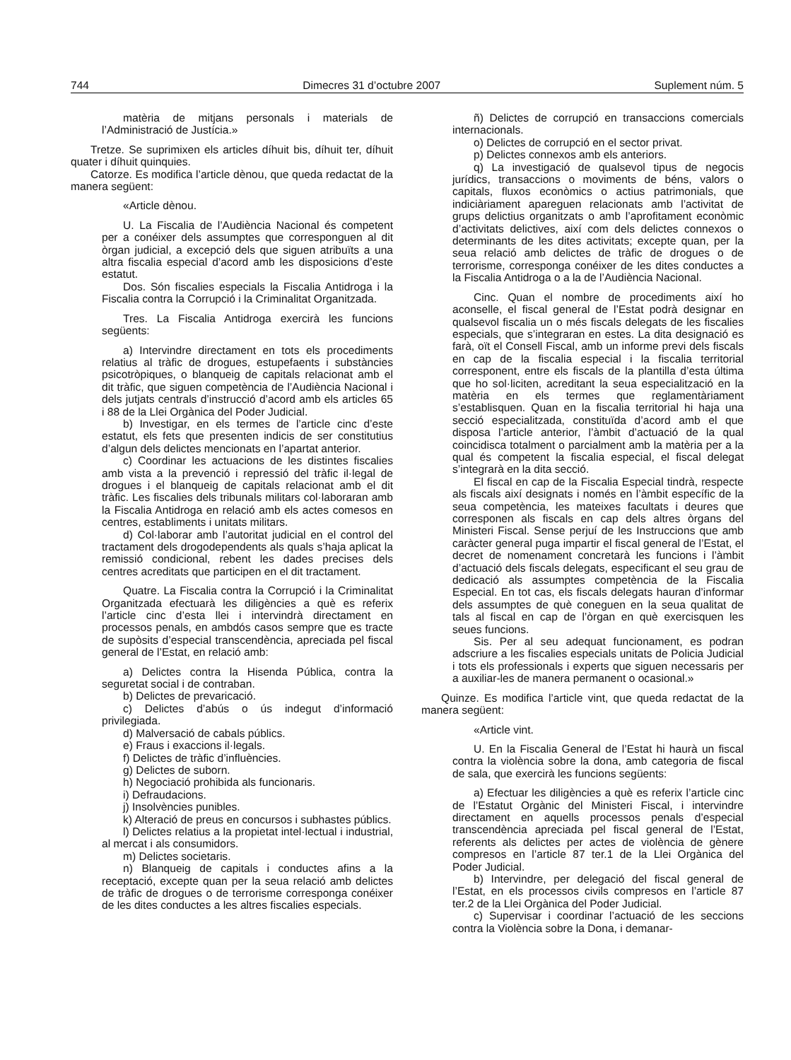744 Dimecres 31 d’octubre 2007 Suplement núm. 5
matèria de mitjans personals i materials de l’Administració de Justícia.»
Tretze. Se suprimixen els articles díhuit bis, díhuit ter, díhuit quater i díhuit quinquies.
Catorze. Es modifica l’article dènou, que queda redactat de la manera següent:
«Article dènou.
U. La Fiscalia de l’Audiència Nacional és competent per a conéixer dels assumptes que corresponguen al dit òrgan judicial, a excepció dels que siguen atribuïts a una altra fiscalia especial d’acord amb les disposicions d’este estatut.
Dos. Són fiscalies especials la Fiscalia Antidroga i la Fiscalia contra la Corrupció i la Criminalitat Organitzada.
Tres. La Fiscalia Antidroga exercirà les funcions següents:
a) Intervindre directament en tots els procediments relatius al tràfic de drogues, estupefaents i substàncies psicotròpiques, o blanqueig de capitals relacionat amb el dit tràfic, que siguen competència de l’Audiència Nacional i dels jutjats centrals d’instrucció d’acord amb els articles 65 i 88 de la Llei Orgànica del Poder Judicial.
b) Investigar, en els termes de l’article cinc d’este estatut, els fets que presenten indicis de ser constitutius d’algun dels delictes mencionats en l’apartat anterior.
c) Coordinar les actuacions de les distintes fiscalies amb vista a la prevenció i repressió del tràfic il·legal de drogues i el blanqueig de capitals relacionat amb el dit tràfic. Les fiscalies dels tribunals militars col·laboraran amb la Fiscalia Antidroga en relació amb els actes comesos en centres, establiments i unitats militars.
d) Col·laborar amb l’autoritat judicial en el control del tractament dels drogodependents als quals s’haja aplicat la remissió condicional, rebent les dades precises dels centres acreditats que participen en el dit tractament.
Quatre. La Fiscalia contra la Corrupció i la Criminalitat Organitzada efectuarà les diligències a què es referix l’article cinc d’esta llei i intervindrà directament en processos penals, en ambdós casos sempre que es tracte de supòsits d’especial transcendència, apreciada pel fiscal general de l’Estat, en relació amb:
a) Delictes contra la Hisenda Pública, contra la seguretat social i de contraban.
b) Delictes de prevaricació.
c) Delictes d’abús o ús indegut d’informació privilegiada.
d) Malversació de cabals públics.
e) Fraus i exaccions il·legals.
f) Delictes de tràfic d’influències.
g) Delictes de suborn.
h) Negociació prohibida als funcionaris.
i) Defraudacions.
j) Insolvències punibles.
k) Alteració de preus en concursos i subhastes públics.
l) Delictes relatius a la propietat intel·lectual i industrial, al mercat i als consumidors.
m) Delictes societaris.
n) Blanqueig de capitals i conductes afins a la receptació, excepte quan per la seua relació amb delictes de tràfic de drogues o de terrorisme corresponga conéixer de les dites conductes a les altres fiscalies especials.
ñ) Delictes de corrupció en transaccions comercials internacionals.
o) Delictes de corrupció en el sector privat.
p) Delictes connexos amb els anteriors.
q) La investigació de qualsevol tipus de negocis jurídics, transaccions o moviments de béns, valors o capitals, fluxos econòmics o actius patrimonials, que indiciàriament apareguen relacionats amb l’activitat de grups delictius organitzats o amb l’aprofitament econòmic d’activitats delictives, així com dels delictes connexos o determinants de les dites activitats; excepte quan, per la seua relació amb delictes de tràfic de drogues o de terrorisme, corresponga conéixer de les dites conductes a la Fiscalia Antidroga o a la de l’Audiència Nacional.
Cinc. Quan el nombre de procediments així ho aconselle, el fiscal general de l’Estat podrà designar en qualsevol fiscalia un o més fiscals delegats de les fiscalies especials, que s’integraran en estes. La dita designació es farà, oït el Consell Fiscal, amb un informe previ dels fiscals en cap de la fiscalia especial i la fiscalia territorial corresponent, entre els fiscals de la plantilla d’esta última que ho sol·liciten, acreditant la seua especialització en la matèria en els termes que reglamentàriament s’establisquen. Quan en la fiscalia territorial hi haja una secció especialitzada, constituïda d’acord amb el que disposa l’article anterior, l’àmbit d’actuació de la qual coincidisca totalment o parcialment amb la matèria per a la qual és competent la fiscalia especial, el fiscal delegat s’integrarà en la dita secció.
El fiscal en cap de la Fiscalia Especial tindrà, respecte als fiscals així designats i només en l’àmbit específic de la seua competència, les mateixes facultats i deures que corresponen als fiscals en cap dels altres òrgans del Ministeri Fiscal. Sense perjuí de les Instruccions que amb caràcter general puga impartir el fiscal general de l’Estat, el decret de nomenament concretarà les funcions i l’àmbit d’actuació dels fiscals delegats, especificant el seu grau de dedicació als assumptes competència de la Fiscalia Especial. En tot cas, els fiscals delegats hauran d’informar dels assumptes de què coneguen en la seua qualitat de tals al fiscal en cap de l’òrgan en què exercisquen les seues funcions.
Sis. Per al seu adequat funcionament, es podran adscriure a les fiscalies especials unitats de Policia Judicial i tots els professionals i experts que siguen necessaris per a auxiliar-les de manera permanent o ocasional.»
Quinze. Es modifica l’article vint, que queda redactat de la manera següent:
«Article vint.
U. En la Fiscalia General de l’Estat hi haurà un fiscal contra la violència sobre la dona, amb categoria de fiscal de sala, que exercirà les funcions següents:
a) Efectuar les diligències a què es referix l’article cinc de l’Estatut Orgànic del Ministeri Fiscal, i intervindre directament en aquells processos penals d’especial transcendència apreciada pel fiscal general de l’Estat, referents als delictes per actes de violència de gènere compresos en l’article 87 ter.1 de la Llei Orgànica del Poder Judicial.
b) Intervindre, per delegació del fiscal general de l’Estat, en els processos civils compresos en l’article 87 ter.2 de la Llei Orgànica del Poder Judicial.
c) Supervisar i coordinar l’actuació de les seccions contra la Violència sobre la Dona, i demanar-